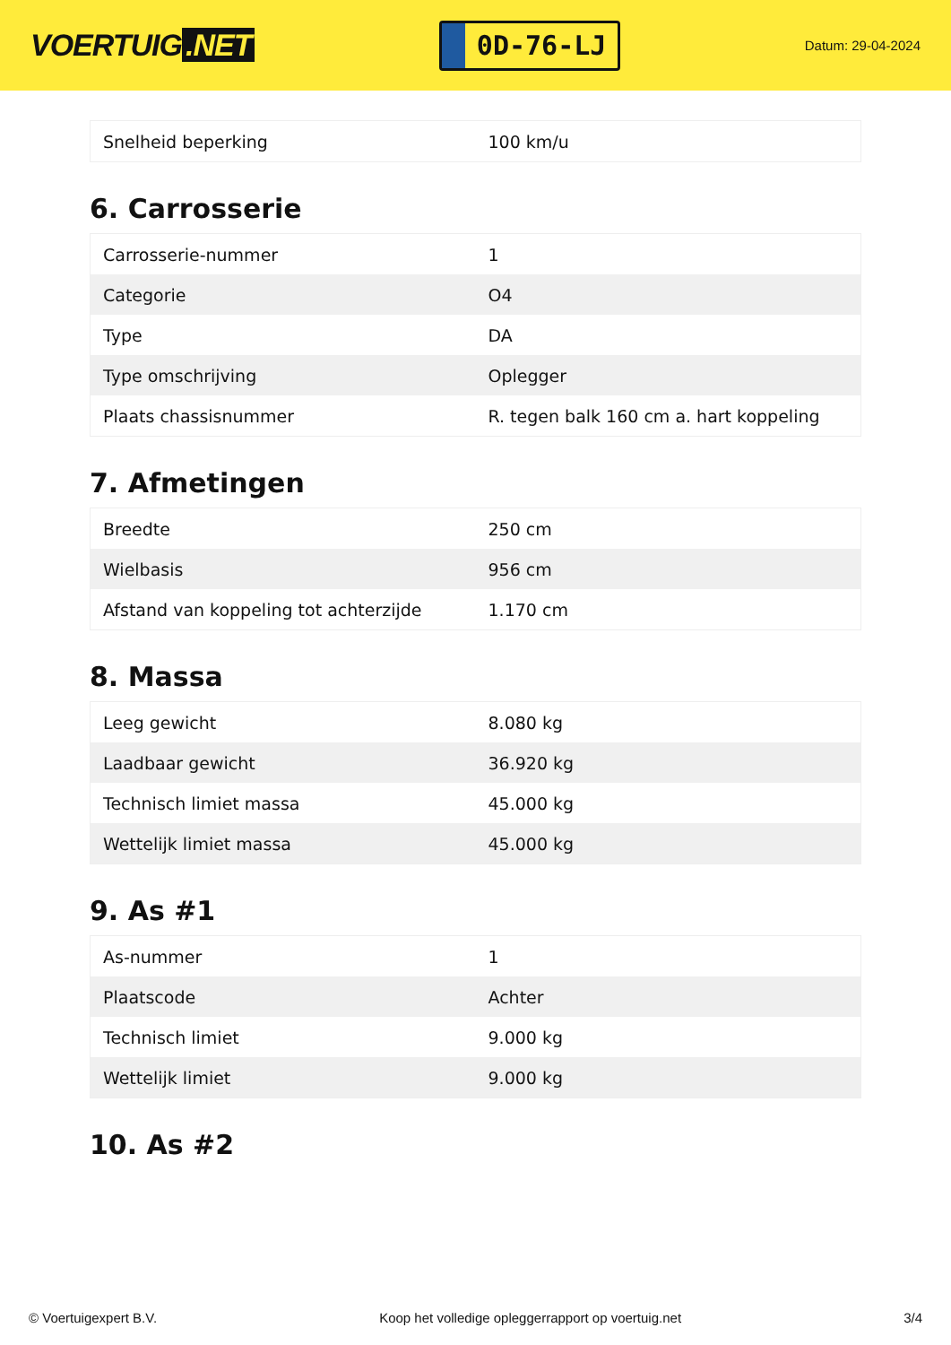VOERTUIG.NET
0D-76-LJ
Datum: 29-04-2024
| Snelheid beperking | 100 km/u |
6. Carrosserie
| Carrosserie-nummer | 1 |
| Categorie | O4 |
| Type | DA |
| Type omschrijving | Oplegger |
| Plaats chassisnummer | R. tegen balk 160 cm a. hart koppeling |
7. Afmetingen
| Breedte | 250 cm |
| Wielbasis | 956 cm |
| Afstand van koppeling tot achterzijde | 1.170 cm |
8. Massa
| Leeg gewicht | 8.080 kg |
| Laadbaar gewicht | 36.920 kg |
| Technisch limiet massa | 45.000 kg |
| Wettelijk limiet massa | 45.000 kg |
9. As #1
| As-nummer | 1 |
| Plaatscode | Achter |
| Technisch limiet | 9.000 kg |
| Wettelijk limiet | 9.000 kg |
10. As #2
© Voertuigexpert B.V. Koop het volledige opleggerrapport op voertuig.net 3/4